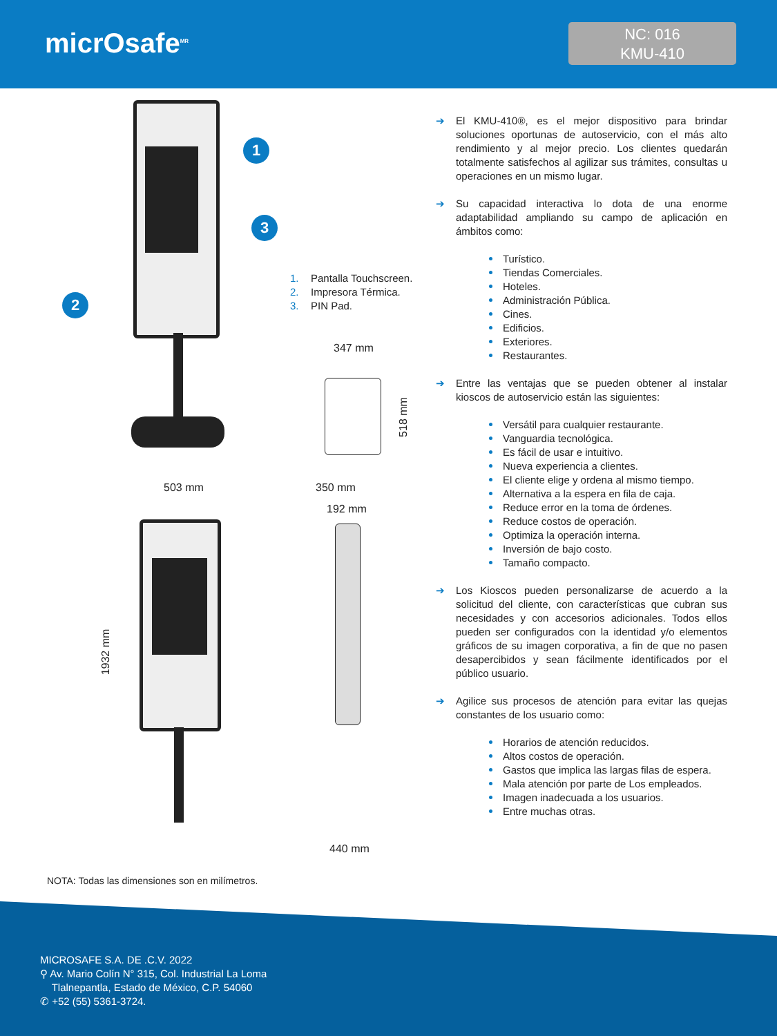micrOsafe<sup>MR</sup>
NC: 016
KMU-410
1
3
2
1. Pantalla Touchscreen.
2. Impresora Térmica.
3. PIN Pad.
347 mm
518 mm
503 mm
1932 mm
350 mm
192 mm
440 mm
➔ El KMU-410®, es el mejor dispositivo para brindar soluciones oportunas de autoservicio, con el más alto rendimiento y al mejor precio. Los clientes quedarán totalmente satisfechos al agilizar sus trámites, consultas u operaciones en un mismo lugar.
➔ Su capacidad interactiva lo dota de una enorme adaptabilidad ampliando su campo de aplicación en ámbitos como:
Turístico.
Tiendas Comerciales.
Hoteles.
Administración Pública.
Cines.
Edificios.
Exteriores.
Restaurantes.
➔ Entre las ventajas que se pueden obtener al instalar kioscos de autoservicio están las siguientes:
Versátil para cualquier restaurante.
Vanguardia tecnológica.
Es fácil de usar e intuitivo.
Nueva experiencia a clientes.
El cliente elige y ordena al mismo tiempo.
Alternativa a la espera en fila de caja.
Reduce error en la toma de órdenes.
Reduce costos de operación.
Optimiza la operación interna.
Inversión de bajo costo.
Tamaño compacto.
➔ Los Kioscos pueden personalizarse de acuerdo a la solicitud del cliente, con características que cubran sus necesidades y con accesorios adicionales. Todos ellos pueden ser configurados con la identidad y/o elementos gráficos de su imagen corporativa, a fin de que no pasen desapercibidos y sean fácilmente identificados por el público usuario.
➔ Agilice sus procesos de atención para evitar las quejas constantes de los usuario como:
Horarios de atención reducidos.
Altos costos de operación.
Gastos que implica las largas filas de espera.
Mala atención por parte de Los empleados.
Imagen inadecuada a los usuarios.
Entre muchas otras.
NOTA: Todas las dimensiones son en milímetros.
MICROSAFE S.A. DE .C.V. 2022
⚲ Av. Mario Colín N° 315, Col. Industrial La Loma
Tlalnepantla, Estado de México, C.P. 54060
✆ +52 (55) 5361-3724.